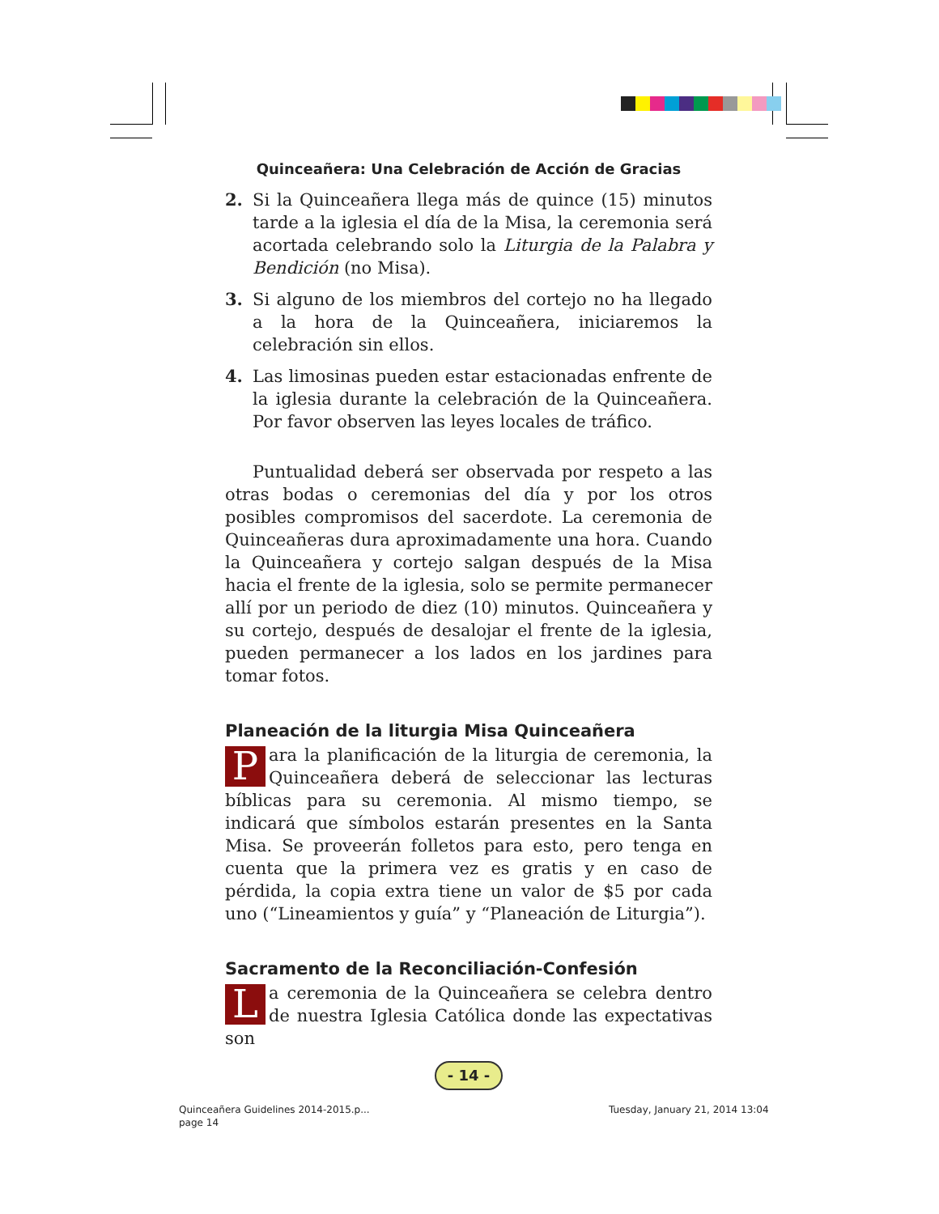Quinceañera: Una Celebración de Acción de Gracias
2. Si la Quinceañera llega más de quince (15) minutos tarde a la iglesia el día de la Misa, la ceremonia será acortada celebrando solo la Liturgia de la Palabra y Bendición (no Misa).
3. Si alguno de los miembros del cortejo no ha llegado a la hora de la Quinceañera, iniciaremos la celebración sin ellos.
4. Las limosinas pueden estar estacionadas enfrente de la iglesia durante la celebración de la Quinceañera. Por favor observen las leyes locales de tráfico.
Puntualidad deberá ser observada por respeto a las otras bodas o ceremonias del día y por los otros posibles compromisos del sacerdote. La ceremonia de Quinceañeras dura aproximadamente una hora. Cuando la Quinceañera y cortejo salgan después de la Misa hacia el frente de la iglesia, solo se permite permanecer allí por un periodo de diez (10) minutos. Quinceañera y su cortejo, después de desalojar el frente de la iglesia, pueden permanecer a los lados en los jardines para tomar fotos.
Planeación de la liturgia Misa Quinceañera
Para la planificación de la liturgia de ceremonia, la Quinceañera deberá de seleccionar las lecturas bíblicas para su ceremonia. Al mismo tiempo, se indicará que símbolos estarán presentes en la Santa Misa. Se proveerán folletos para esto, pero tenga en cuenta que la primera vez es gratis y en caso de pérdida, la copia extra tiene un valor de $5 por cada uno (“Lineamientos y guía” y “Planeación de Liturgia”).
Sacramento de la Reconciliación-Confesión
La ceremonia de la Quinceañera se celebra dentro de nuestra Iglesia Católica donde las expectativas son
- 14 -
Quinceañera Guidelines 2014-2015.p...
page 14
Tuesday, January 21, 2014 13:04